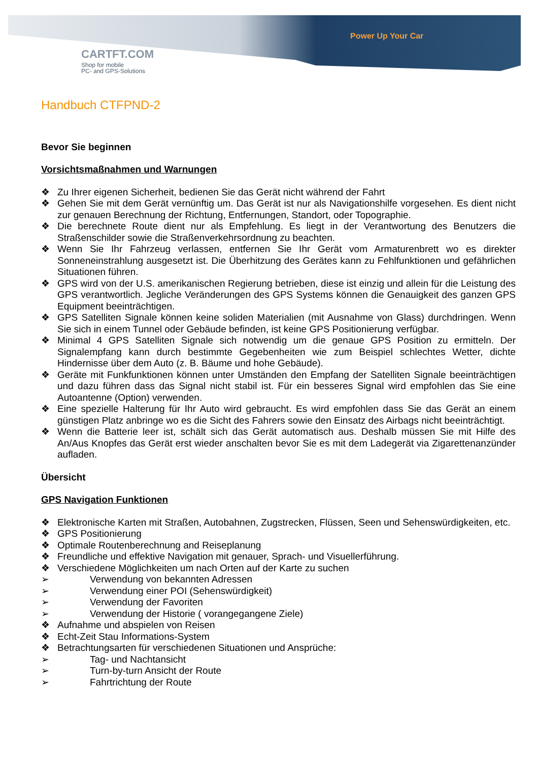CARTFT.COM
Shop for mobile
PC- and GPS-Solutions
Power Up Your Car
Handbuch CTFPND-2
Bevor Sie beginnen
Vorsichtsmaßnahmen und Warnungen
❖ Zu Ihrer eigenen Sicherheit, bedienen Sie das Gerät nicht während der Fahrt
❖ Gehen Sie mit dem Gerät vernünftig um. Das Gerät ist nur als Navigationshilfe vorgesehen. Es dient nicht zur genauen Berechnung der Richtung, Entfernungen, Standort, oder Topographie.
❖ Die berechnete Route dient nur als Empfehlung. Es liegt in der Verantwortung des Benutzers die Straßenschilder sowie die Straßenverkehrsordnung zu beachten.
❖ Wenn Sie Ihr Fahrzeug verlassen, entfernen Sie Ihr Gerät vom Armaturenbrett wo es direkter Sonneneinstrahlung ausgesetzt ist. Die Überhitzung des Gerätes kann zu Fehlfunktionen und gefährlichen Situationen führen.
❖ GPS wird von der U.S. amerikanischen Regierung betrieben, diese ist einzig und allein für die Leistung des GPS verantwortlich. Jegliche Veränderungen des GPS Systems können die Genauigkeit des ganzen GPS Equipment beeinträchtigen.
❖ GPS Satelliten Signale können keine soliden Materialien (mit Ausnahme von Glass) durchdringen. Wenn Sie sich in einem Tunnel oder Gebäude befinden, ist keine GPS Positionierung verfügbar.
❖ Minimal 4 GPS Satelliten Signale sich notwendig um die genaue GPS Position zu ermitteln. Der Signalempfang kann durch bestimmte Gegebenheiten wie zum Beispiel schlechtes Wetter, dichte Hindernisse über dem Auto (z. B. Bäume und hohe Gebäude).
❖ Geräte mit Funkfunktionen können unter Umständen den Empfang der Satelliten Signale beeinträchtigen und dazu führen dass das Signal nicht stabil ist. Für ein besseres Signal wird empfohlen das Sie eine Autoantenne (Option) verwenden.
❖ Eine spezielle Halterung für Ihr Auto wird gebraucht. Es wird empfohlen dass Sie das Gerät an einem günstigen Platz anbringe wo es die Sicht des Fahrers sowie den Einsatz des Airbags nicht beeinträchtigt.
❖ Wenn die Batterie leer ist, schält sich das Gerät automatisch aus. Deshalb müssen Sie mit Hilfe des An/Aus Knopfes das Gerät erst wieder anschalten bevor Sie es mit dem Ladegerät via Zigarettenanzünder aufladen.
Übersicht
GPS Navigation Funktionen
❖ Elektronische Karten mit Straßen, Autobahnen, Zugstrecken, Flüssen, Seen und Sehenswürdigkeiten, etc.
❖ GPS Positionierung
❖ Optimale Routenberechnung and Reiseplanung
❖ Freundliche und effektive Navigation mit genauer, Sprach- und Visuellerführung.
❖ Verschiedene Möglichkeiten um nach Orten auf der Karte zu suchen
➢ Verwendung von bekannten Adressen
➢ Verwendung einer POI (Sehenswürdigkeit)
➢ Verwendung der Favoriten
➢ Verwendung der Historie ( vorangegangene Ziele)
❖ Aufnahme und abspielen von Reisen
❖ Echt-Zeit Stau Informations-System
❖ Betrachtungsarten für verschiedenen Situationen und Ansprüche:
➢ Tag- und Nachtansicht
➢ Turn-by-turn Ansicht der Route
➢ Fahrtrichtung der Route